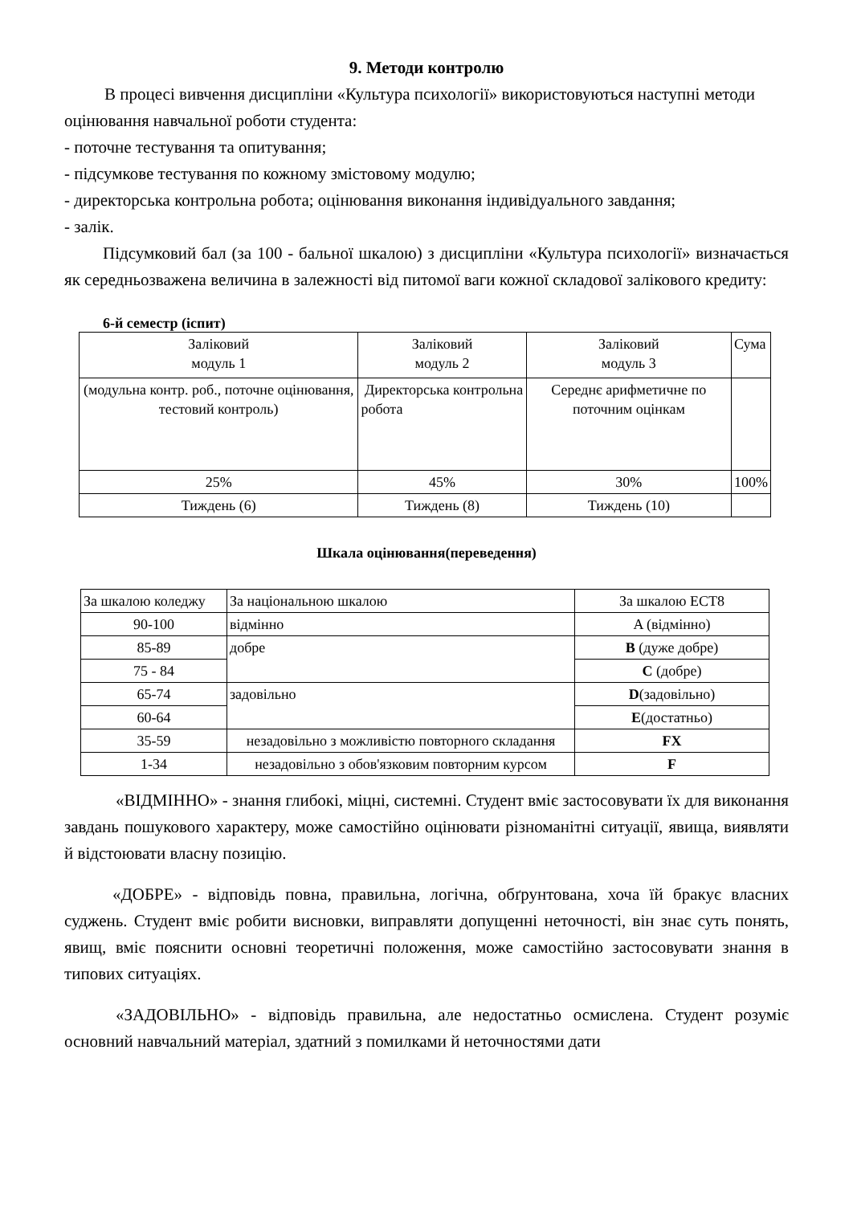9. Методи контролю
В процесі вивчення дисципліни «Культура психології» використовуються наступні методи оцінювання навчальної роботи студента:
- поточне тестування та опитування;
- підсумкове тестування по кожному змістовому модулю;
- директорська контрольна робота; оцінювання виконання індивідуального завдання;
- залік.
Підсумковий бал (за 100 - бальної шкалою) з дисципліни «Культура психології» визначається як середньозважена величина в залежності від питомої ваги кожної складової залікового кредиту:
6-й семестр (іспит)
| Заліковий модуль 1 | Заліковий модуль 2 | Заліковий модуль 3 | Сума |
| (модульна контр. роб., поточне оцінювання, тестовий контроль) | Директорська контрольна робота | Середнє арифметичне по поточним оцінкам | |
| 25% | 45% | 30% | 100% |
| Тиждень (6) | Тиждень (8) | Тиждень (10) | |
Шкала оцінювання(переведення)
| За шкалою коледжу | За національною шкалою | За шкалою ЕСТ8 |
| 90-100 | відмінно | A (відмінно) |
| 85-89 | добре | B (дуже добре) |
| 75 - 84 | | C (добре) |
| 65-74 | задовільно | D (задовільно) |
| 60-64 | | E (достатньо) |
| 35-59 | незадовільно з можливістю повторного складання | FX |
| 1-34 | незадовільно з обов'язковим повторним курсом | F |
«ВІДМІННО» - знання глибокі, міцні, системні. Студент вміє застосовувати їх для виконання завдань пошукового характеру, може самостійно оцінювати різноманітні ситуації, явища, виявляти й відстоювати власну позицію.
«ДОБРЕ» - відповідь повна, правильна, логічна, обґрунтована, хоча їй бракує власних суджень. Студент вміє робити висновки, виправляти допущенні неточності, він знає суть понять, явищ, вміє пояснити основні теоретичні положення, може самостійно застосовувати знання в типових ситуаціях.
«ЗАДОВІЛЬНО» - відповідь правильна, але недостатньо осмислена. Студент розуміє основний навчальний матеріал, здатний з помилками й неточностями дати